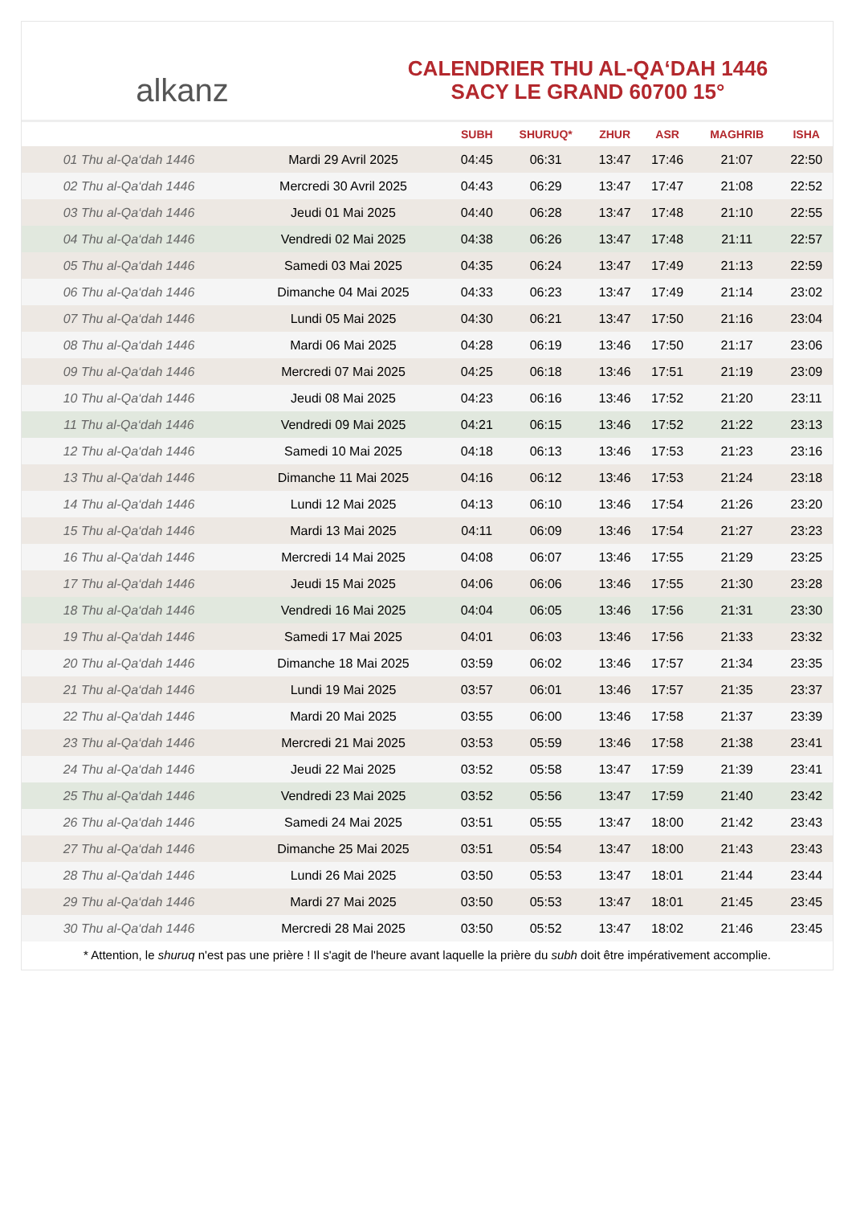alkanz
CALENDRIER THU AL-QA‘DAH 1446
SACY LE GRAND 60700 15°
| | | SUBH | SHURUQ* | ZHUR | ASR | MAGHRIB | ISHA |
| --- | --- | --- | --- | --- | --- | --- | --- |
| 01 Thu al-Qa‘dah 1446 | Mardi 29 Avril 2025 | 04:45 | 06:31 | 13:47 | 17:46 | 21:07 | 22:50 |
| 02 Thu al-Qa‘dah 1446 | Mercredi 30 Avril 2025 | 04:43 | 06:29 | 13:47 | 17:47 | 21:08 | 22:52 |
| 03 Thu al-Qa‘dah 1446 | Jeudi 01 Mai 2025 | 04:40 | 06:28 | 13:47 | 17:48 | 21:10 | 22:55 |
| 04 Thu al-Qa‘dah 1446 | Vendredi 02 Mai 2025 | 04:38 | 06:26 | 13:47 | 17:48 | 21:11 | 22:57 |
| 05 Thu al-Qa‘dah 1446 | Samedi 03 Mai 2025 | 04:35 | 06:24 | 13:47 | 17:49 | 21:13 | 22:59 |
| 06 Thu al-Qa‘dah 1446 | Dimanche 04 Mai 2025 | 04:33 | 06:23 | 13:47 | 17:49 | 21:14 | 23:02 |
| 07 Thu al-Qa‘dah 1446 | Lundi 05 Mai 2025 | 04:30 | 06:21 | 13:47 | 17:50 | 21:16 | 23:04 |
| 08 Thu al-Qa‘dah 1446 | Mardi 06 Mai 2025 | 04:28 | 06:19 | 13:46 | 17:50 | 21:17 | 23:06 |
| 09 Thu al-Qa‘dah 1446 | Mercredi 07 Mai 2025 | 04:25 | 06:18 | 13:46 | 17:51 | 21:19 | 23:09 |
| 10 Thu al-Qa‘dah 1446 | Jeudi 08 Mai 2025 | 04:23 | 06:16 | 13:46 | 17:52 | 21:20 | 23:11 |
| 11 Thu al-Qa‘dah 1446 | Vendredi 09 Mai 2025 | 04:21 | 06:15 | 13:46 | 17:52 | 21:22 | 23:13 |
| 12 Thu al-Qa‘dah 1446 | Samedi 10 Mai 2025 | 04:18 | 06:13 | 13:46 | 17:53 | 21:23 | 23:16 |
| 13 Thu al-Qa‘dah 1446 | Dimanche 11 Mai 2025 | 04:16 | 06:12 | 13:46 | 17:53 | 21:24 | 23:18 |
| 14 Thu al-Qa‘dah 1446 | Lundi 12 Mai 2025 | 04:13 | 06:10 | 13:46 | 17:54 | 21:26 | 23:20 |
| 15 Thu al-Qa‘dah 1446 | Mardi 13 Mai 2025 | 04:11 | 06:09 | 13:46 | 17:54 | 21:27 | 23:23 |
| 16 Thu al-Qa‘dah 1446 | Mercredi 14 Mai 2025 | 04:08 | 06:07 | 13:46 | 17:55 | 21:29 | 23:25 |
| 17 Thu al-Qa‘dah 1446 | Jeudi 15 Mai 2025 | 04:06 | 06:06 | 13:46 | 17:55 | 21:30 | 23:28 |
| 18 Thu al-Qa‘dah 1446 | Vendredi 16 Mai 2025 | 04:04 | 06:05 | 13:46 | 17:56 | 21:31 | 23:30 |
| 19 Thu al-Qa‘dah 1446 | Samedi 17 Mai 2025 | 04:01 | 06:03 | 13:46 | 17:56 | 21:33 | 23:32 |
| 20 Thu al-Qa‘dah 1446 | Dimanche 18 Mai 2025 | 03:59 | 06:02 | 13:46 | 17:57 | 21:34 | 23:35 |
| 21 Thu al-Qa‘dah 1446 | Lundi 19 Mai 2025 | 03:57 | 06:01 | 13:46 | 17:57 | 21:35 | 23:37 |
| 22 Thu al-Qa‘dah 1446 | Mardi 20 Mai 2025 | 03:55 | 06:00 | 13:46 | 17:58 | 21:37 | 23:39 |
| 23 Thu al-Qa‘dah 1446 | Mercredi 21 Mai 2025 | 03:53 | 05:59 | 13:46 | 17:58 | 21:38 | 23:41 |
| 24 Thu al-Qa‘dah 1446 | Jeudi 22 Mai 2025 | 03:52 | 05:58 | 13:47 | 17:59 | 21:39 | 23:41 |
| 25 Thu al-Qa‘dah 1446 | Vendredi 23 Mai 2025 | 03:52 | 05:56 | 13:47 | 17:59 | 21:40 | 23:42 |
| 26 Thu al-Qa‘dah 1446 | Samedi 24 Mai 2025 | 03:51 | 05:55 | 13:47 | 18:00 | 21:42 | 23:43 |
| 27 Thu al-Qa‘dah 1446 | Dimanche 25 Mai 2025 | 03:51 | 05:54 | 13:47 | 18:00 | 21:43 | 23:43 |
| 28 Thu al-Qa‘dah 1446 | Lundi 26 Mai 2025 | 03:50 | 05:53 | 13:47 | 18:01 | 21:44 | 23:44 |
| 29 Thu al-Qa‘dah 1446 | Mardi 27 Mai 2025 | 03:50 | 05:53 | 13:47 | 18:01 | 21:45 | 23:45 |
| 30 Thu al-Qa‘dah 1446 | Mercredi 28 Mai 2025 | 03:50 | 05:52 | 13:47 | 18:02 | 21:46 | 23:45 |
* Attention, le shuruq n'est pas une prière ! Il s'agit de l'heure avant laquelle la prière du subh doit être impérativement accomplie.